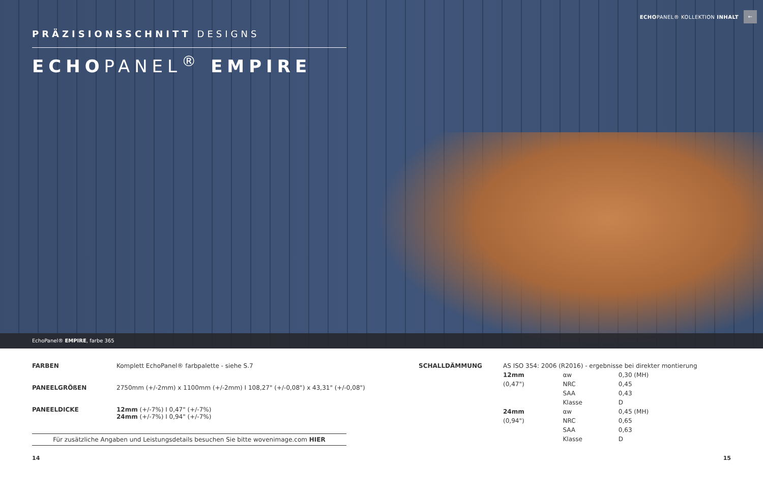ECHOPANEL® KOLLEKTION INHALT ←
PRÄZISIONSSCHNITT DESIGNS
ECHOPANEL<sup>®</sup> EMPIRE
EchoPanel® EMPIRE, farbe 365
| FARBEN | Komplett EchoPanel® farbpalette - siehe S.7 |
| PANEELGRÖßEN | 2750mm (+/-2mm) x 1100mm (+/-2mm) I 108,27" (+/-0,08") x 43,31" (+/-0,08") |
| PANEELDICKE | 12mm (+/-7%) I 0,47" (+/-7%) 24mm (+/-7%) I 0,94" (+/-7%) |
| SCHALLDÄMMUNG | AS ISO 354: 2006 (R2016) - ergebnisse bei direkter montierung | | |
| | 12mm | αw | 0,30 (MH) |
| | (0,47") | NRC | 0,45 |
| | | SAA | 0,43 |
| | | Klasse | D |
| | 24mm | αw | 0,45 (MH) |
| | (0,94") | NRC | 0,65 |
| | | SAA | 0,63 |
| | | Klasse | D |
Für zusätzliche Angaben und Leistungsdetails besuchen Sie bitte wovenimage.com HIER
14 15